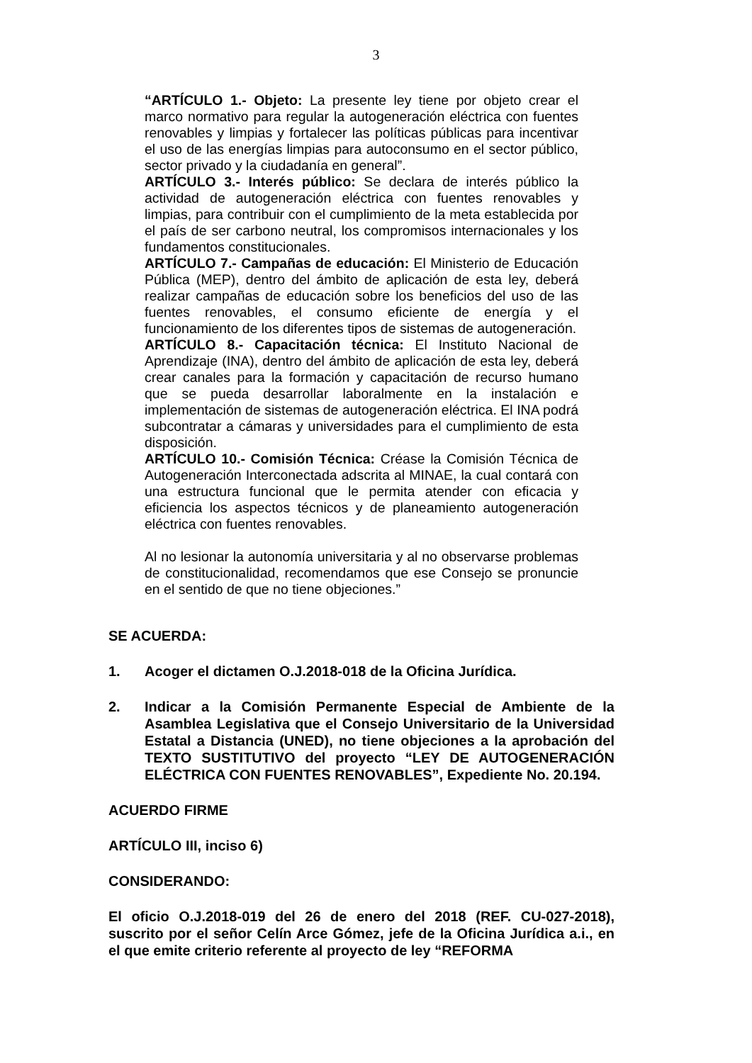3
“ARTÍCULO 1.- Objeto: La presente ley tiene por objeto crear el marco normativo para regular la autogeneración eléctrica con fuentes renovables y limpias y fortalecer las políticas públicas para incentivar el uso de las energías limpias para autoconsumo en el sector público, sector privado y la ciudadanía en general”.
ARTÍCULO 3.- Interés público: Se declara de interés público la actividad de autogeneración eléctrica con fuentes renovables y limpias, para contribuir con el cumplimiento de la meta establecida por el país de ser carbono neutral, los compromisos internacionales y los fundamentos constitucionales.
ARTÍCULO 7.- Campañas de educación: El Ministerio de Educación Pública (MEP), dentro del ámbito de aplicación de esta ley, deberá realizar campañas de educación sobre los beneficios del uso de las fuentes renovables, el consumo eficiente de energía y el funcionamiento de los diferentes tipos de sistemas de autogeneración.
ARTÍCULO 8.- Capacitación técnica: El Instituto Nacional de Aprendizaje (INA), dentro del ámbito de aplicación de esta ley, deberá crear canales para la formación y capacitación de recurso humano que se pueda desarrollar laboralmente en la instalación e implementación de sistemas de autogeneración eléctrica. El INA podrá subcontratar a cámaras y universidades para el cumplimiento de esta disposición.
ARTÍCULO 10.- Comisión Técnica: Créase la Comisión Técnica de Autogeneración Interconectada adscrita al MINAE, la cual contará con una estructura funcional que le permita atender con eficacia y eficiencia los aspectos técnicos y de planeamiento autogeneración eléctrica con fuentes renovables.
Al no lesionar la autonomía universitaria y al no observarse problemas de constitucionalidad, recomendamos que ese Consejo se pronuncie en el sentido de que no tiene objeciones.”
SE ACUERDA:
1. Acoger el dictamen O.J.2018-018 de la Oficina Jurídica.
2. Indicar a la Comisión Permanente Especial de Ambiente de la Asamblea Legislativa que el Consejo Universitario de la Universidad Estatal a Distancia (UNED), no tiene objeciones a la aprobación del TEXTO SUSTITUTIVO del proyecto “LEY DE AUTOGENERACIÓN ELÉCTRICA CON FUENTES RENOVABLES”, Expediente No. 20.194.
ACUERDO FIRME
ARTÍCULO III, inciso 6)
CONSIDERANDO:
El oficio O.J.2018-019 del 26 de enero del 2018 (REF. CU-027-2018), suscrito por el señor Celín Arce Gómez, jefe de la Oficina Jurídica a.i., en el que emite criterio referente al proyecto de ley “REFORMA